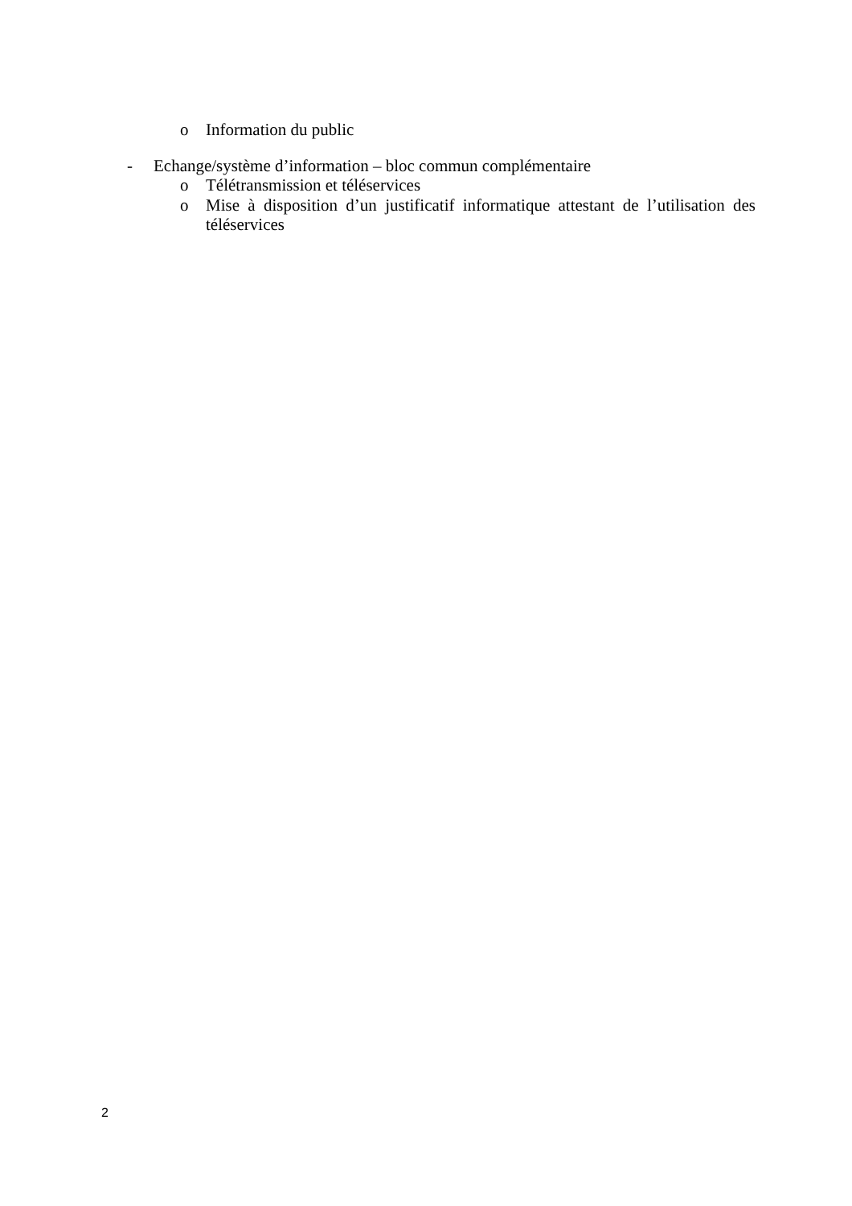o Information du public
- Echange/système d’information – bloc commun complémentaire
o Télétransmission et téléservices
o Mise à disposition d’un justificatif informatique attestant de l’utilisation des téléservices
2